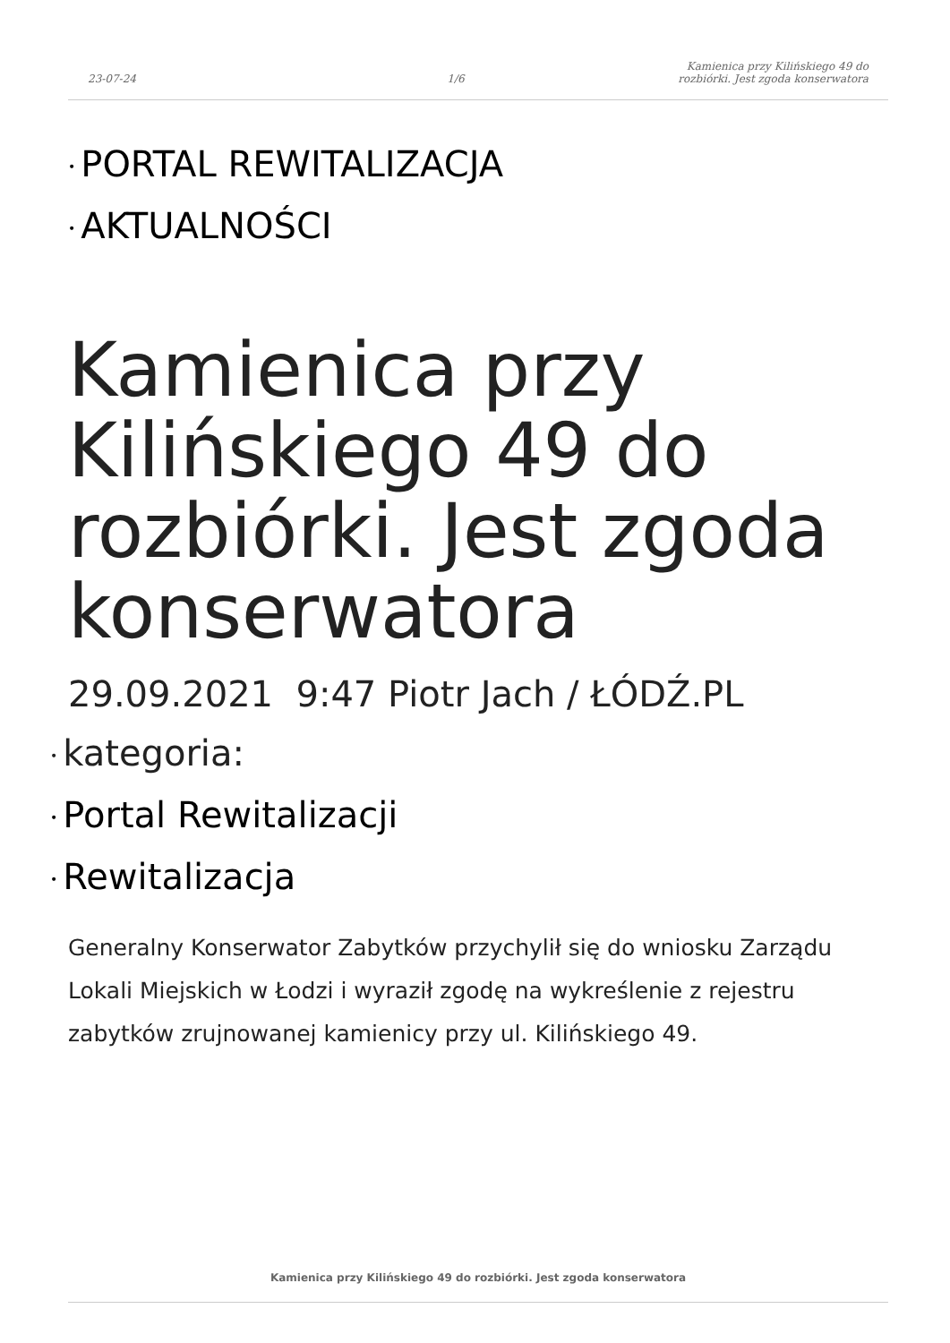23-07-24 1/6 Kamienica przy Kilińskiego 49 do rozbiórki. Jest zgoda konserwatora
• PORTAL REWITALIZACJA
• AKTUALNOŚCI
Kamienica przy Kilińskiego 49 do rozbiórki. Jest zgoda konserwatora
29.09.2021 9:47 Piotr Jach / ŁÓDŹ.PL
• kategoria:
• Portal Rewitalizacji
• Rewitalizacja
Generalny Konserwator Zabytków przychylił się do wniosku Zarządu Lokali Miejskich w Łodzi i wyraził zgodę na wykreślenie z rejestru zabytków zrujnowanej kamienicy przy ul. Kilińskiego 49.
Kamienica przy Kilińskiego 49 do rozbiórki. Jest zgoda konserwatora